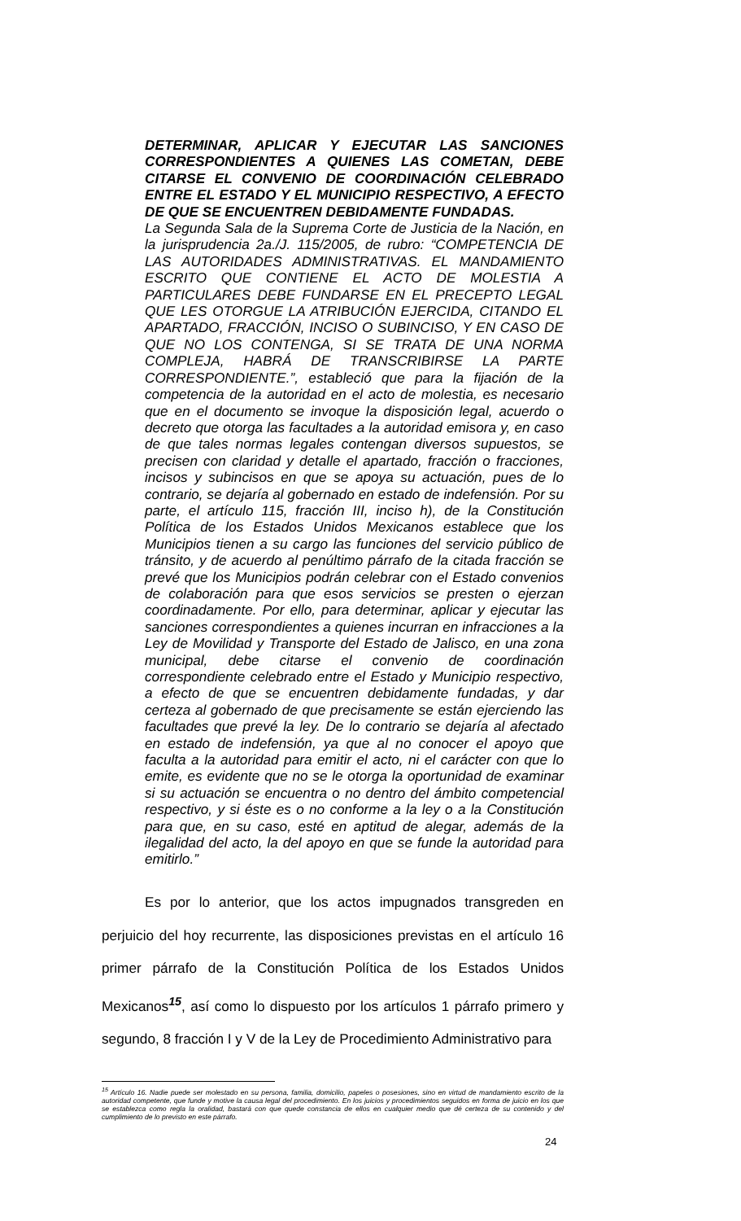DETERMINAR, APLICAR Y EJECUTAR LAS SANCIONES CORRESPONDIENTES A QUIENES LAS COMETAN, DEBE CITARSE EL CONVENIO DE COORDINACIÓN CELEBRADO ENTRE EL ESTADO Y EL MUNICIPIO RESPECTIVO, A EFECTO DE QUE SE ENCUENTREN DEBIDAMENTE FUNDADAS.
La Segunda Sala de la Suprema Corte de Justicia de la Nación, en la jurisprudencia 2a./J. 115/2005, de rubro: “COMPETENCIA DE LAS AUTORIDADES ADMINISTRATIVAS. EL MANDAMIENTO ESCRITO QUE CONTIENE EL ACTO DE MOLESTIA A PARTICULARES DEBE FUNDARSE EN EL PRECEPTO LEGAL QUE LES OTORGUE LA ATRIBUCIÓN EJERCIDA, CITANDO EL APARTADO, FRACCIÓN, INCISO O SUBINCISO, Y EN CASO DE QUE NO LOS CONTENGA, SI SE TRATA DE UNA NORMA COMPLEJA, HABRÁ DE TRANSCRIBIRSE LA PARTE CORRESPONDIENTE.”, estableció que para la fijación de la competencia de la autoridad en el acto de molestia, es necesario que en el documento se invoque la disposición legal, acuerdo o decreto que otorga las facultades a la autoridad emisora y, en caso de que tales normas legales contengan diversos supuestos, se precisen con claridad y detalle el apartado, fracción o fracciones, incisos y subincisos en que se apoya su actuación, pues de lo contrario, se dejaría al gobernado en estado de indefensión. Por su parte, el artículo 115, fracción III, inciso h), de la Constitución Política de los Estados Unidos Mexicanos establece que los Municipios tienen a su cargo las funciones del servicio público de tránsito, y de acuerdo al penúltimo párrafo de la citada fracción se prevé que los Municipios podrán celebrar con el Estado convenios de colaboración para que esos servicios se presten o ejerzan coordinadamente. Por ello, para determinar, aplicar y ejecutar las sanciones correspondientes a quienes incurran en infracciones a la Ley de Movilidad y Transporte del Estado de Jalisco, en una zona municipal, debe citarse el convenio de coordinación correspondiente celebrado entre el Estado y Municipio respectivo, a efecto de que se encuentren debidamente fundadas, y dar certeza al gobernado de que precisamente se están ejerciendo las facultades que prevé la ley. De lo contrario se dejaría al afectado en estado de indefensión, ya que al no conocer el apoyo que faculta a la autoridad para emitir el acto, ni el carácter con que lo emite, es evidente que no se le otorga la oportunidad de examinar si su actuación se encuentra o no dentro del ámbito competencial respectivo, y si éste es o no conforme a la ley o a la Constitución para que, en su caso, esté en aptitud de alegar, además de la ilegalidad del acto, la del apoyo en que se funde la autoridad para emitirlo.”
Es por lo anterior, que los actos impugnados transgreden en perjuicio del hoy recurrente, las disposiciones previstas en el artículo 16 primer párrafo de la Constitución Política de los Estados Unidos Mexicanos<sup>15</sup>, así como lo dispuesto por los artículos 1 párrafo primero y segundo, 8 fracción I y V de la Ley de Procedimiento Administrativo para
<sup>15</sup> Artículo 16. Nadie puede ser molestado en su persona, familia, domicilio, papeles o posesiones, sino en virtud de mandamiento escrito de la autoridad competente, que funde y motive la causa legal del procedimiento. En los juicios y procedimientos seguidos en forma de juicio en los que se establezca como regla la oralidad, bastará con que quede constancia de ellos en cualquier medio que dé certeza de su contenido y del cumplimiento de lo previsto en este párrafo.
24